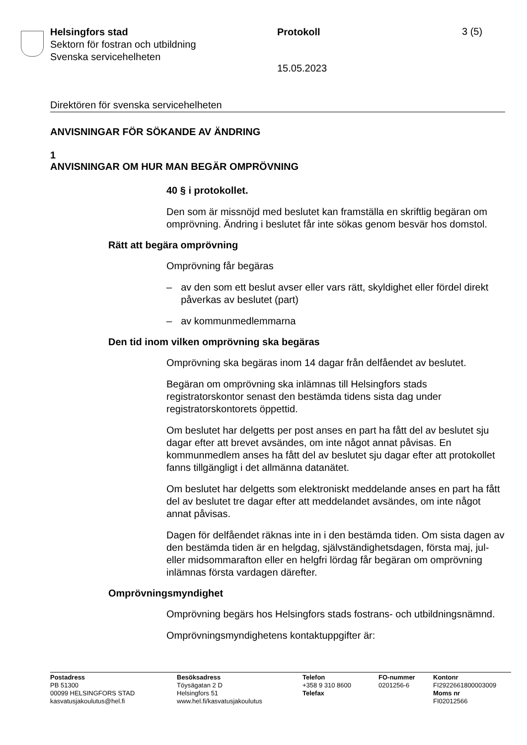Helsingfors stad
Sektorn för fostran och utbildning
Svenska servicehelheten
Protokoll 3 (5)
15.05.2023
Direktören för svenska servicehelheten
ANVISNINGAR FÖR SÖKANDE AV ÄNDRING
1
ANVISNINGAR OM HUR MAN BEGÄR OMPRÖVNING
40 § i protokollet.
Den som är missnöjd med beslutet kan framställa en skriftlig begäran om omprövning. Ändring i beslutet får inte sökas genom besvär hos domstol.
Rätt att begära omprövning
Omprövning får begäras
– av den som ett beslut avser eller vars rätt, skyldighet eller fördel direkt påverkas av beslutet (part)
– av kommunmedlemmarna
Den tid inom vilken omprövning ska begäras
Omprövning ska begäras inom 14 dagar från delfåendet av beslutet.
Begäran om omprövning ska inlämnas till Helsingfors stads registratorskontor senast den bestämda tidens sista dag under registratorskontorets öppettid.
Om beslutet har delgetts per post anses en part ha fått del av beslutet sju dagar efter att brevet avsändes, om inte något annat påvisas. En kommunmedlem anses ha fått del av beslutet sju dagar efter att protokollet fanns tillgängligt i det allmänna datanätet.
Om beslutet har delgetts som elektroniskt meddelande anses en part ha fått del av beslutet tre dagar efter att meddelandet avsändes, om inte något annat påvisas.
Dagen för delfåendet räknas inte in i den bestämda tiden. Om sista dagen av den bestämda tiden är en helgdag, självständighetsdagen, första maj, jul- eller midsommarafton eller en helgfri lördag får begäran om omprövning inlämnas första vardagen därefter.
Omprövningsmyndighet
Omprövning begärs hos Helsingfors stads fostrans- och utbildningsnämnd.
Omprövningsmyndighetens kontaktuppgifter är:
Postadress
PB 51300
00099 HELSINGFORS STAD
kasvatusjakoulutus@hel.fi
Besöksadress
Töysägatan 2 D
Helsingfors 51
www.hel.fi/kasvatusjakoulutus
Telefon
+358 9 310 8600
Telefax
FO-nummer
0201256-6
Kontonr
FI2922661800003009
Moms nr
FI02012566